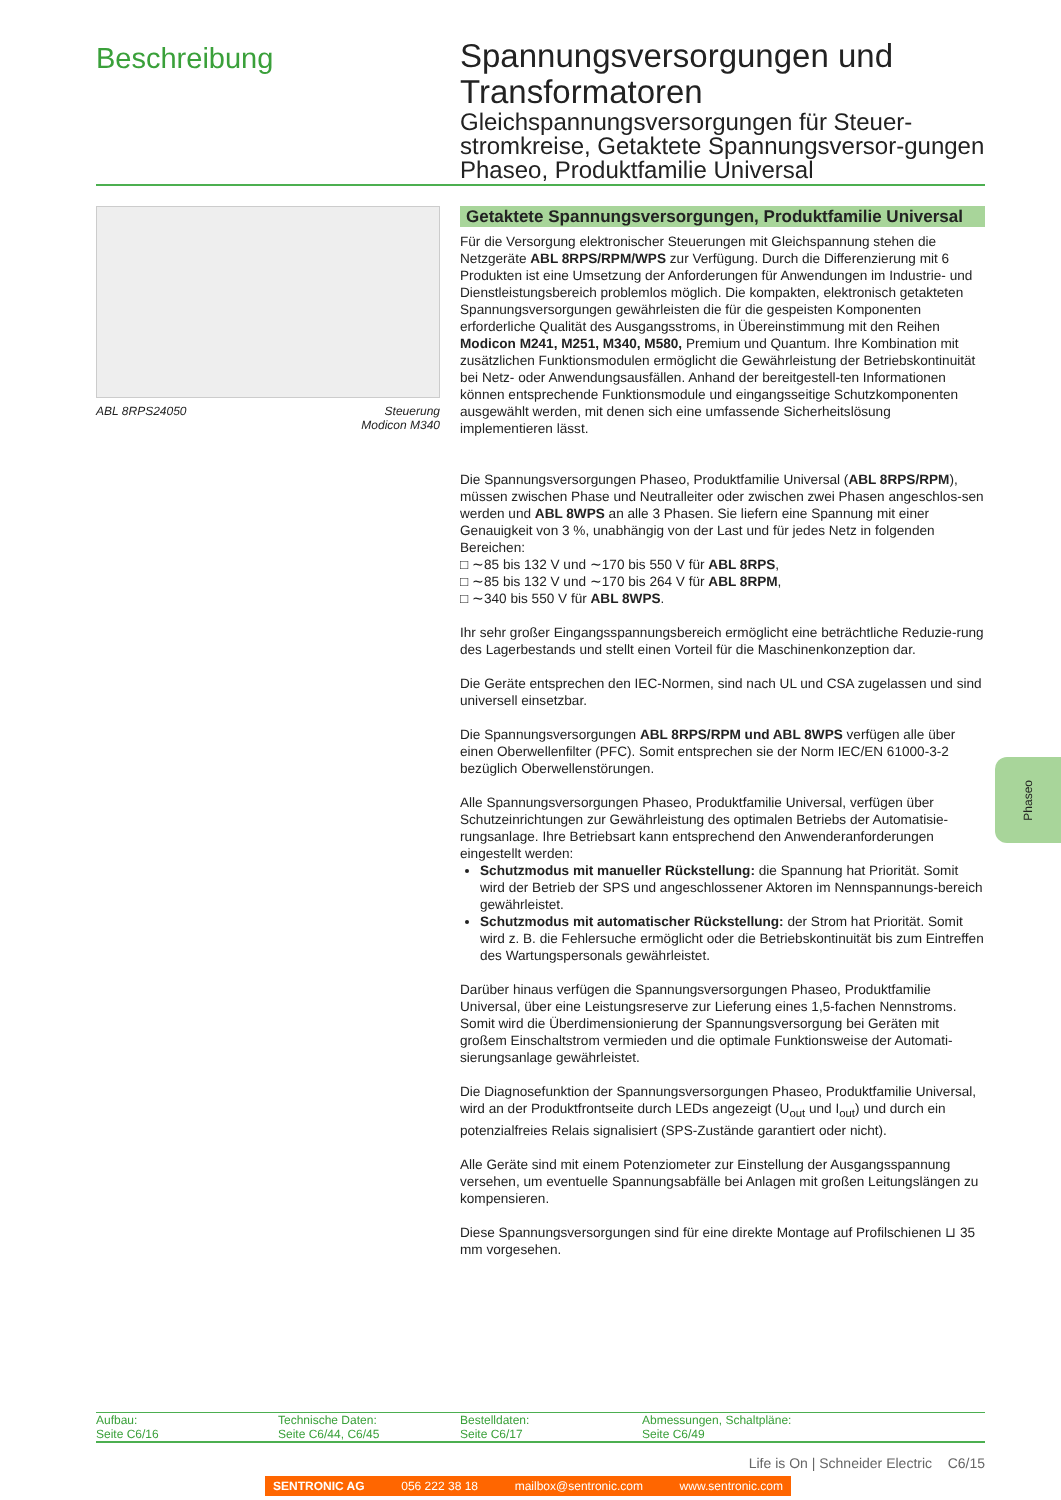Beschreibung
Spannungsversorgungen und Transformatoren
Gleichspannungsversorgungen für Steuer-stromkreise, Getaktete Spannungsversor-gungen Phaseo, Produktfamilie Universal
ABL 8RPS24050 Steuerung
Modicon M340
Getaktete Spannungsversorgungen, Produktfamilie Universal
Für die Versorgung elektronischer Steuerungen mit Gleichspannung stehen die Netzgeräte ABL 8RPS/RPM/WPS zur Verfügung. Durch die Differenzierung mit 6 Produkten ist eine Umsetzung der Anforderungen für Anwendungen im Industrie- und Dienstleistungsbereich problemlos möglich. Die kompakten, elektronisch getakteten Spannungsversorgungen gewährleisten die für die gespeisten Komponenten erforderliche Qualität des Ausgangsstroms, in Übereinstimmung mit den Reihen Modicon M241, M251, M340, M580, Premium und Quantum. Ihre Kombination mit zusätzlichen Funktionsmodulen ermöglicht die Gewährleistung der Betriebskontinuität bei Netz- oder Anwendungsausfällen. Anhand der bereitgestell-ten Informationen können entsprechende Funktionsmodule und eingangsseitige Schutzkomponenten ausgewählt werden, mit denen sich eine umfassende Sicherheitslösung implementieren lässt.
Die Spannungsversorgungen Phaseo, Produktfamilie Universal (ABL 8RPS/RPM), müssen zwischen Phase und Neutralleiter oder zwischen zwei Phasen angeschlos-sen werden und ABL 8WPS an alle 3 Phasen. Sie liefern eine Spannung mit einer Genauigkeit von 3 %, unabhängig von der Last und für jedes Netz in folgenden Bereichen:
□ ∼85 bis 132 V und ∼170 bis 550 V für ABL 8RPS,
□ ∼85 bis 132 V und ∼170 bis 264 V für ABL 8RPM,
□ ∼340 bis 550 V für ABL 8WPS.
Ihr sehr großer Eingangsspannungsbereich ermöglicht eine beträchtliche Reduzie-rung des Lagerbestands und stellt einen Vorteil für die Maschinenkonzeption dar.
Die Geräte entsprechen den IEC-Normen, sind nach UL und CSA zugelassen und sind universell einsetzbar.
Die Spannungsversorgungen ABL 8RPS/RPM und ABL 8WPS verfügen alle über einen Oberwellenfilter (PFC). Somit entsprechen sie der Norm IEC/EN 61000-3-2 bezüglich Oberwellenstörungen.
Alle Spannungsversorgungen Phaseo, Produktfamilie Universal, verfügen über Schutzeinrichtungen zur Gewährleistung des optimalen Betriebs der Automatisie-rungsanlage. Ihre Betriebsart kann entsprechend den Anwenderanforderungen eingestellt werden:
Schutzmodus mit manueller Rückstellung: die Spannung hat Priorität. Somit wird der Betrieb der SPS und angeschlossener Aktoren im Nennspannungs-bereich gewährleistet.
Schutzmodus mit automatischer Rückstellung: der Strom hat Priorität. Somit wird z. B. die Fehlersuche ermöglicht oder die Betriebskontinuität bis zum Eintreffen des Wartungspersonals gewährleistet.
Darüber hinaus verfügen die Spannungsversorgungen Phaseo, Produktfamilie Universal, über eine Leistungsreserve zur Lieferung eines 1,5-fachen Nennstroms. Somit wird die Überdimensionierung der Spannungsversorgung bei Geräten mit großem Einschaltstrom vermieden und die optimale Funktionsweise der Automati-sierungsanlage gewährleistet.
Die Diagnosefunktion der Spannungsversorgungen Phaseo, Produktfamilie Universal, wird an der Produktfrontseite durch LEDs angezeigt (U<sub>out</sub> und I<sub>out</sub>) und durch ein potenzialfreies Relais signalisiert (SPS-Zustände garantiert oder nicht).
Alle Geräte sind mit einem Potenziometer zur Einstellung der Ausgangsspannung versehen, um eventuelle Spannungsabfälle bei Anlagen mit großen Leitungslängen zu kompensieren.
Diese Spannungsversorgungen sind für eine direkte Montage auf Profilschienen ⊔ 35 mm vorgesehen.
Phaseo
Aufbau:
Seite C6/16
Technische Daten:
Seite C6/44, C6/45
Bestelldaten:
Seite C6/17
Abmessungen, Schaltpläne:
Seite C6/49
Life is On | Schneider Electric C6/15
SENTRONIC AG 056 222 38 18 mailbox@sentronic.com www.sentronic.com